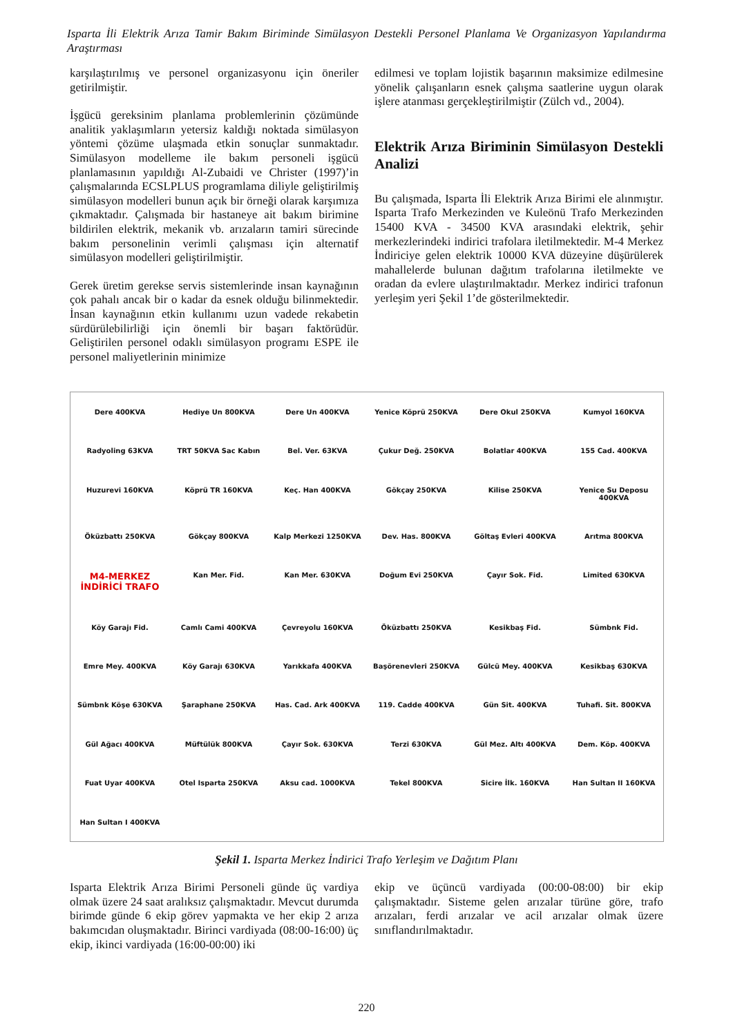Isparta İli Elektrik Arıza Tamir Bakım Biriminde Simülasyon Destekli Personel Planlama Ve Organizasyon Yapılandırma Araştırması
karşılaştırılmış ve personel organizasyonu için öneriler getirilmiştir.
İşgücü gereksinim planlama problemlerinin çözümünde analitik yaklaşımların yetersiz kaldığı noktada simülasyon yöntemi çözüme ulaşmada etkin sonuçlar sunmaktadır. Simülasyon modelleme ile bakım personeli işgücü planlamasının yapıldığı Al-Zubaidi ve Christer (1997)’in çalışmalarında ECSLPLUS programlama diliyle geliştirilmiş simülasyon modelleri bunun açık bir örneği olarak karşımıza çıkmaktadır. Çalışmada bir hastaneye ait bakım birimine bildirilen elektrik, mekanik vb. arızaların tamiri sürecinde bakım personelinin verimli çalışması için alternatif simülasyon modelleri geliştirilmiştir.
Gerek üretim gerekse servis sistemlerinde insan kaynağının çok pahalı ancak bir o kadar da esnek olduğu bilinmektedir. İnsan kaynağının etkin kullanımı uzun vadede rekabetin sürdürülebilirliği için önemli bir başarı faktörüdür. Geliştirilen personel odaklı simülasyon programı ESPE ile personel maliyetlerinin minimize
edilmesi ve toplam lojistik başarının maksimize edilmesine yönelik çalışanların esnek çalışma saatlerine uygun olarak işlere atanması gerçekleştirilmiştir (Zülch vd., 2004).
Elektrik Arıza Biriminin Simülasyon Destekli Analizi
Bu çalışmada, Isparta İli Elektrik Arıza Birimi ele alınmıştır. Isparta Trafo Merkezinden ve Kuleönü Trafo Merkezinden 15400 KVA - 34500 KVA arasındaki elektrik, şehir merkezlerindeki indirici trafolara iletilmektedir. M-4 Merkez İndiriciye gelen elektrik 10000 KVA düzeyine düşürülerek mahallelerde bulunan dağıtım trafolarına iletilmekte ve oradan da evlere ulaştırılmaktadır. Merkez indirici trafonun yerleşim yeri Şekil 1’de gösterilmektedir.
Dere 400KVA
Hediye Un 800KVA
Dere Un 400KVA
Yenice Köprü 250KVA
Dere Okul 250KVA
Kumyol 160KVA
Radyoling 63KVA
TRT 50KVA Sac Kabın
Bel. Ver. 63KVA
Çukur Değ. 250KVA
Bolatlar 400KVA
155 Cad. 400KVA
Huzurevi 160KVA
Köprü TR 160KVA
Keç. Han 400KVA
Gökçay 250KVA
Kilise 250KVA
Yenice Su Deposu 400KVA
Öküzbattı 250KVA
Gökçay 800KVA
Kalp Merkezi 1250KVA
Dev. Has. 800KVA
Göltaş Evleri 400KVA
Arıtma 800KVA
M4-MERKEZ İNDİRİCİ TRAFO
Kan Mer. Fid.
Kan Mer. 630KVA
Doğum Evi 250KVA
Çayır Sok. Fid.
Limited 630KVA
Köy Garajı Fid.
Camlı Cami 400KVA
Çevreyolu 160KVA
Öküzbattı 250KVA
Kesikbaş Fid.
Sümbnk Fid.
Emre Mey. 400KVA
Köy Garajı 630KVA
Yarıkkafa 400KVA
Başörenevleri 250KVA
Gülcü Mey. 400KVA
Kesikbaş 630KVA
Sümbnk Köşe 630KVA
Şaraphane 250KVA
Has. Cad. Ark 400KVA
119. Cadde 400KVA
Gün Sit. 400KVA
Tuhafi. Sit. 800KVA
Gül Ağacı 400KVA
Müftülük 800KVA
Çayır Sok. 630KVA
Terzi 630KVA
Gül Mez. Altı 400KVA
Dem. Köp. 400KVA
Fuat Uyar 400KVA
Otel Isparta 250KVA
Aksu cad. 1000KVA
Tekel 800KVA
Sicire İlk. 160KVA
Han Sultan II 160KVA
Han Sultan I 400KVA
Şekil 1. Isparta Merkez İndirici Trafo Yerleşim ve Dağıtım Planı
Isparta Elektrik Arıza Birimi Personeli günde üç vardiya olmak üzere 24 saat aralıksız çalışmaktadır. Mevcut durumda birimde günde 6 ekip görev yapmakta ve her ekip 2 arıza bakımcıdan oluşmaktadır. Birinci vardiyada (08:00-16:00) üç ekip, ikinci vardiyada (16:00-00:00) iki
ekip ve üçüncü vardiyada (00:00-08:00) bir ekip çalışmaktadır. Sisteme gelen arızalar türüne göre, trafo arızaları, ferdi arızalar ve acil arızalar olmak üzere sınıflandırılmaktadır.
220